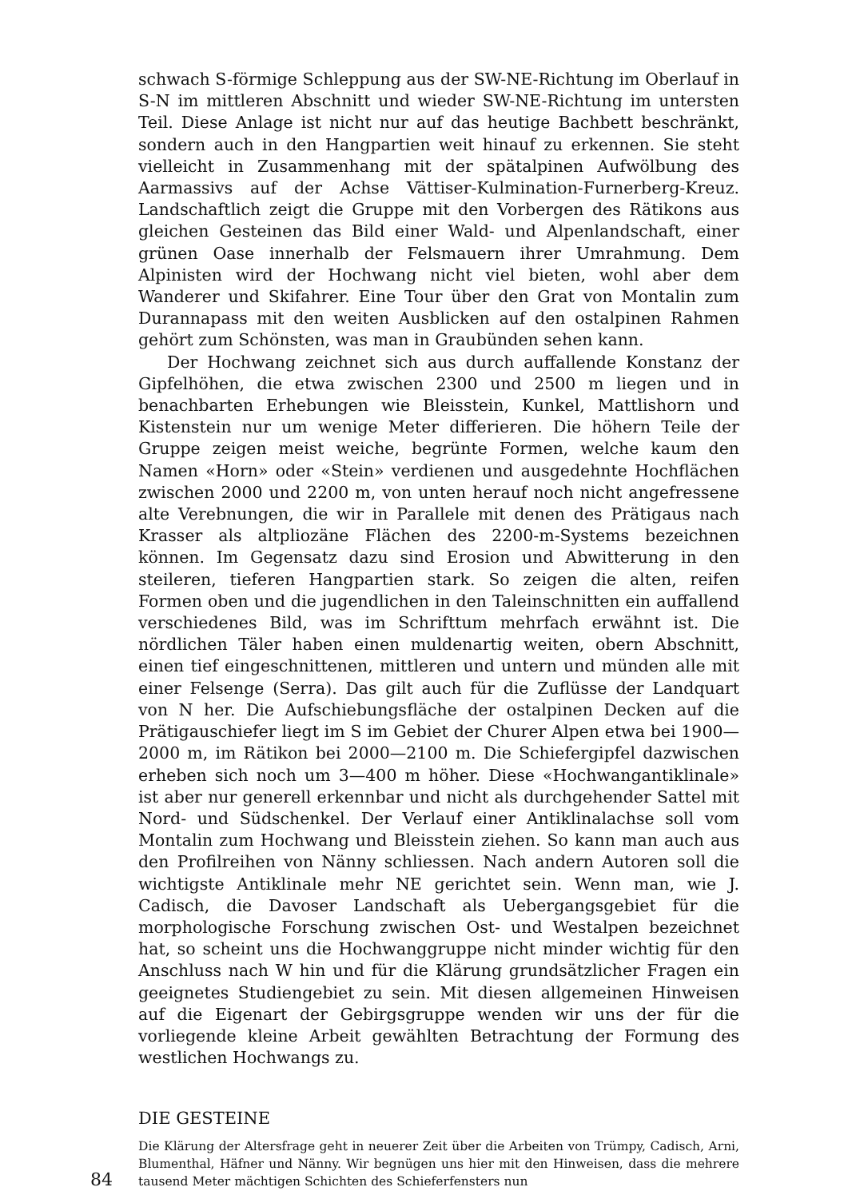schwach S-förmige Schleppung aus der SW-NE-Richtung im Oberlauf in S-N im mittleren Abschnitt und wieder SW-NE-Richtung im untersten Teil. Diese Anlage ist nicht nur auf das heutige Bachbett beschränkt, sondern auch in den Hangpartien weit hinauf zu erkennen. Sie steht vielleicht in Zusammenhang mit der spätalpinen Aufwölbung des Aarmassivs auf der Achse Vättiser-Kulmination-Furnerberg-Kreuz. Landschaftlich zeigt die Gruppe mit den Vorbergen des Rätikons aus gleichen Gesteinen das Bild einer Wald- und Alpenlandschaft, einer grünen Oase innerhalb der Felsmauern ihrer Umrahmung. Dem Alpinisten wird der Hochwang nicht viel bieten, wohl aber dem Wanderer und Skifahrer. Eine Tour über den Grat von Montalin zum Durannapass mit den weiten Ausblicken auf den ostalpinen Rahmen gehört zum Schönsten, was man in Graubünden sehen kann.
Der Hochwang zeichnet sich aus durch auffallende Konstanz der Gipfelhöhen, die etwa zwischen 2300 und 2500 m liegen und in benachbarten Erhebungen wie Bleisstein, Kunkel, Mattlishorn und Kistenstein nur um wenige Meter differieren. Die höhern Teile der Gruppe zeigen meist weiche, begrünte Formen, welche kaum den Namen «Horn» oder «Stein» verdienen und ausgedehnte Hochflächen zwischen 2000 und 2200 m, von unten herauf noch nicht angefressene alte Verebnungen, die wir in Parallele mit denen des Prätigaus nach Krasser als altpliozäne Flächen des 2200-m-Systems bezeichnen können. Im Gegensatz dazu sind Erosion und Abwitterung in den steileren, tieferen Hangpartien stark. So zeigen die alten, reifen Formen oben und die jugendlichen in den Taleinschnitten ein auffallend verschiedenes Bild, was im Schrifttum mehrfach erwähnt ist. Die nördlichen Täler haben einen muldenartig weiten, obern Abschnitt, einen tief eingeschnittenen, mittleren und untern und münden alle mit einer Felsenge (Serra). Das gilt auch für die Zuflüsse der Landquart von N her. Die Aufschiebungsfläche der ostalpinen Decken auf die Prätigauschiefer liegt im S im Gebiet der Churer Alpen etwa bei 1900—2000 m, im Rätikon bei 2000—2100 m. Die Schiefergipfel dazwischen erheben sich noch um 3—400 m höher. Diese «Hochwangantiklinale» ist aber nur generell erkennbar und nicht als durchgehender Sattel mit Nord- und Südschenkel. Der Verlauf einer Antiklinalachse soll vom Montalin zum Hochwang und Bleisstein ziehen. So kann man auch aus den Profilreihen von Nänny schliessen. Nach andern Autoren soll die wichtigste Antiklinale mehr NE gerichtet sein. Wenn man, wie J. Cadisch, die Davoser Landschaft als Uebergangsgebiet für die morphologische Forschung zwischen Ost- und Westalpen bezeichnet hat, so scheint uns die Hochwanggruppe nicht minder wichtig für den Anschluss nach W hin und für die Klärung grundsätzlicher Fragen ein geeignetes Studiengebiet zu sein. Mit diesen allgemeinen Hinweisen auf die Eigenart der Gebirgsgruppe wenden wir uns der für die vorliegende kleine Arbeit gewählten Betrachtung der Formung des westlichen Hochwangs zu.
DIE GESTEINE
84
Die Klärung der Altersfrage geht in neuerer Zeit über die Arbeiten von Trümpy, Cadisch, Arni, Blumenthal, Häfner und Nänny. Wir begnügen uns hier mit den Hinweisen, dass die mehrere tausend Meter mächtigen Schichten des Schieferfensters nun